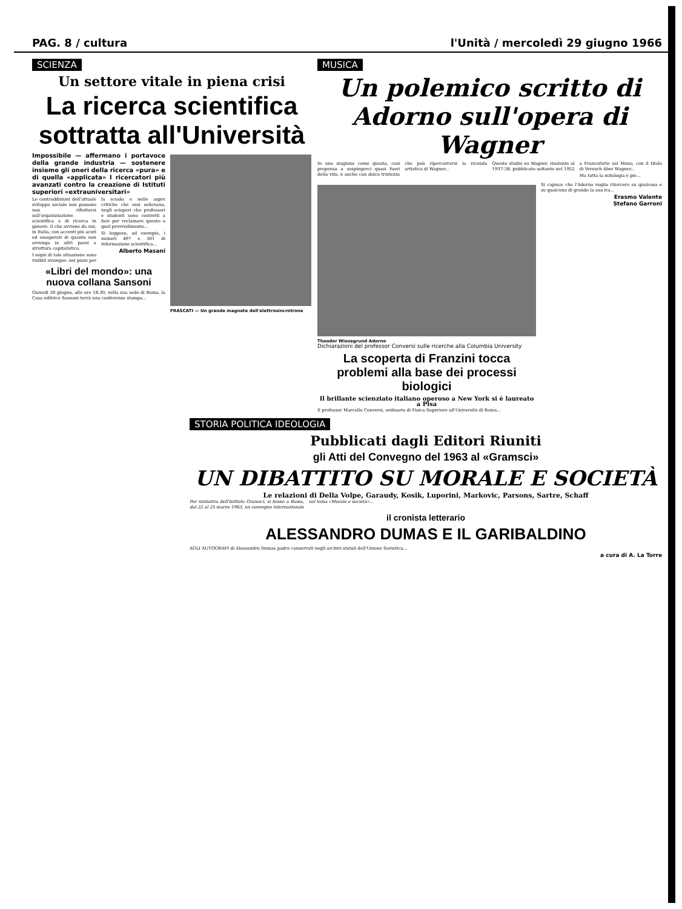PAG. 8 / cultura l'Unità / mercoledì 29 giugno 1966
SCIENZA
Un settore vitale in piena crisi
La ricerca scientifica sottratta all'Università
Impossibile — affermano i portavoce della grande industria — sostenere insieme gli oneri della ricerca «pura» e di quella «applicata» I ricercatori più avanzati contro la creazione di Istituti superiori «extrauniversitari»
Le contraddizioni dell'attuale sviluppo sociale non possono non riflettersi sull'organizzazione scientifica e di ricerca in genere: il che avviene da noi, in Italia, con accenti più acuti ed esasperati di quanto non avvenga in altri paesi a struttura capitalistica.
I segni di tale situazione sono visibili ovunque: nei piani per la scuola e nelle aspre critiche che essi sollevano, negli scioperi che professori e studenti sono costretti a fare per reclamare questo o quel provvedimento...
Si leggano, ad esempio, i numeri 497 e 501 di Informazione scientifica...
Alberto Masani
«Libri del mondo»: una nuova collana Sansoni
Giovedì 30 giugno, alle ore 18.30, nella sua sede di Roma, la Casa editrice Sansoni terrà una conferenza stampa...
FRASCATI — Un grande magnete dell'elettrosincrotrone
MUSICA
Un polemico scritto di Adorno sull'opera di Wagner
In una stagione come questa, così propensa a sospingerci quasi fuori della vita, è anche con dolce tristezza che può ripercorrersi la vicenda artistica di Wagner...
Questo studio su Wagner, risalente al 1937-38, pubblicato soltanto nel 1952 a Francoforte sul Meno, con il titolo di Versuch über Wagner...
Ma tutta la mitologia è pie...
Theodor Wiesegrund Adorno
Dichiarazioni del professor Conversi sulle ricerche alla Columbia University
La scoperta di Franzini tocca problemi alla base dei processi biologici
Il brillante scienziato italiano operoso a New York si è laureato a Pisa
Il professor Marcello Conversi, ordinario di Fisica Superiore all'Università di Roma...
Si capisce che l'Adorno voglia ritorcere su qualcosa e su qualcuno di grande la sua ira...
Erasmo Valente
Stefano Garroni
STORIA POLITICA IDEOLOGIA
Pubblicati dagli Editori Riuniti
gli Atti del Convegno del 1963 al «Gramsci»
UN DIBATTITO SU MORALE E SOCIETÀ
Le relazioni di Della Volpe, Garaudy, Kosik, Luporini, Markovic, Parsons, Sartre, Schaff
Per iniziativa dell'Istituto Gramsci, si tenne a Roma, dal 22 al 25 marzo 1963, un convegno internazionale sul tema «Morale e società»...
il cronista letterario
ALESSANDRO DUMAS E IL GARIBALDINO
AGLI AUTOGRAFI di Alessandro Dumas padre conservati negli archivi statali dell'Unione Sovietica...
a cura di A. La Torre